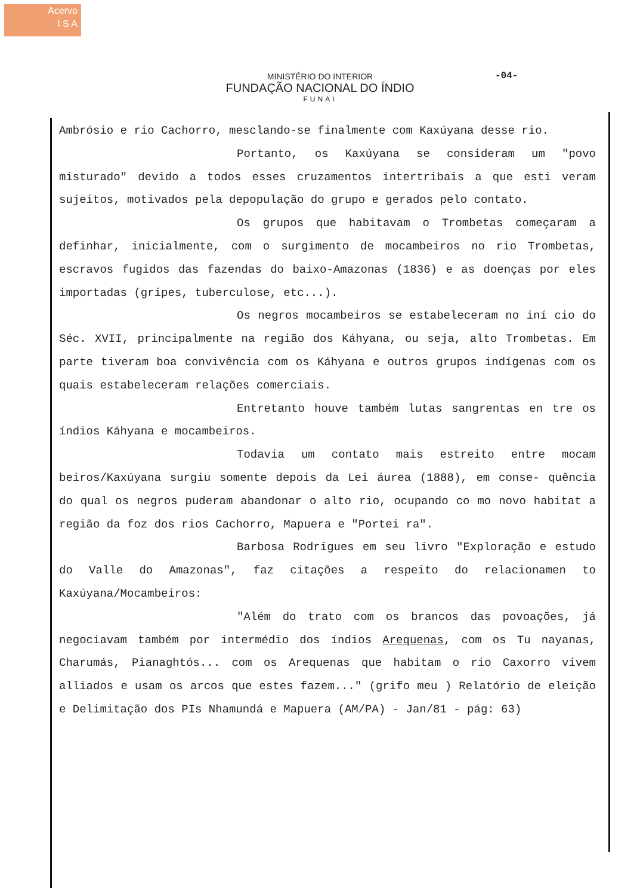Acervo
I S A
-04-
MINISTÉRIO DO INTERIOR
FUNDAÇÃO NACIONAL DO ÍNDIO
FUNAI
Ambrósio e rio Cachorro, mesclando-se finalmente com Kaxúyana desse rio.
Portanto, os Kaxúyana se consideram um "povo misturado" devido a todos esses cruzamentos intertribais a que esti veram sujeitos, motivados pela depopulação do grupo e gerados pelo contato.
Os grupos que habitavam o Trombetas começaram a definhar, inicialmente, com o surgimento de mocambeiros no rio Trombetas, escravos fugidos das fazendas do baixo-Amazonas (1836) e as doenças por eles importadas (gripes, tuberculose, etc...).
Os negros mocambeiros se estabeleceram no iní cio do Séc. XVII, principalmente na região dos Káhyana, ou seja, alto Trombetas. Em parte tiveram boa convivência com os Káhyana e outros grupos indígenas com os quais estabeleceram relações comerciais.
Entretanto houve também lutas sangrentas en tre os índios Káhyana e mocambeiros.
Todavia um contato mais estreito entre mocam beiros/Kaxúyana surgiu somente depois da Lei áurea (1888), em conse- quência do qual os negros puderam abandonar o alto rio, ocupando co mo novo habitat a região da foz dos rios Cachorro, Mapuera e "Portei ra".
Barbosa Rodrigues em seu livro "Exploração e estudo do Valle do Amazonas", faz citações a respeito do relacionamen to Kaxúyana/Mocambeiros:
"Além do trato com os brancos das povoações, já negociavam também por intermédio dos índios Arequenas, com os Tu nayanas, Charumás, Pianaghtós... com os Arequenas que habitam o rio Caxorro vivem alliados e usam os arcos que estes fazem..." (grifo meu ) Relatório de eleição e Delimitação dos PIs Nhamundá e Mapuera (AM/PA) - Jan/81 - pág: 63)